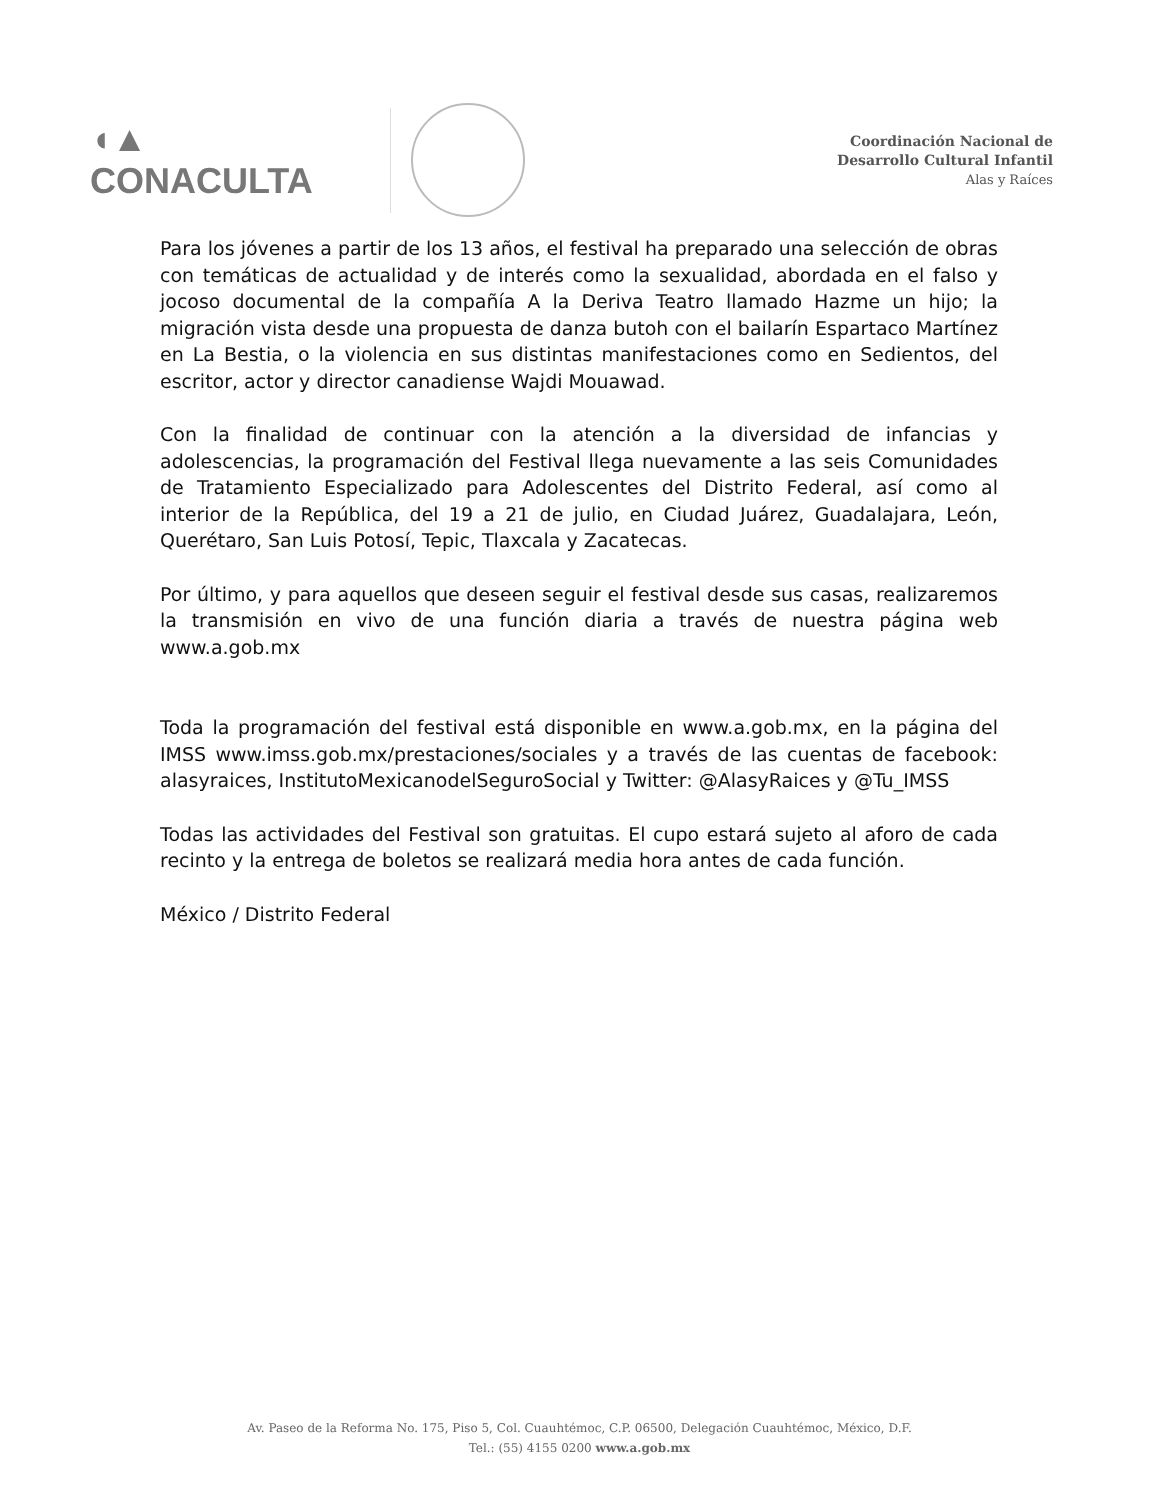◖▲ CONACULTA
Coordinación Nacional de
Desarrollo Cultural Infantil
Alas y Raíces
Para los jóvenes a partir de los 13 años, el festival ha preparado una selección de obras con temáticas de actualidad y de interés como la sexualidad, abordada en el falso y jocoso documental de la compañía A la Deriva Teatro llamado Hazme un hijo; la migración vista desde una propuesta de danza butoh con el bailarín Espartaco Martínez en La Bestia, o la violencia en sus distintas manifestaciones como en Sedientos, del escritor, actor y director canadiense Wajdi Mouawad.
Con la finalidad de continuar con la atención a la diversidad de infancias y adolescencias, la programación del Festival llega nuevamente a las seis Comunidades de Tratamiento Especializado para Adolescentes del Distrito Federal, así como al interior de la República, del 19 a 21 de julio, en Ciudad Juárez, Guadalajara, León, Querétaro, San Luis Potosí, Tepic, Tlaxcala y Zacatecas.
Por último, y para aquellos que deseen seguir el festival desde sus casas, realizaremos la transmisión en vivo de una función diaria a través de nuestra página web www.a.gob.mx
Toda la programación del festival está disponible en www.a.gob.mx, en la página del IMSS www.imss.gob.mx/prestaciones/sociales y a través de las cuentas de facebook: alasyraices, InstitutoMexicanodelSeguroSocial y Twitter: @AlasyRaices y @Tu_IMSS
Todas las actividades del Festival son gratuitas. El cupo estará sujeto al aforo de cada recinto y la entrega de boletos se realizará media hora antes de cada función.
México / Distrito Federal
Av. Paseo de la Reforma No. 175, Piso 5, Col. Cuauhtémoc, C.P. 06500, Delegación Cuauhtémoc, México, D.F.
Tel.: (55) 4155 0200 www.a.gob.mx